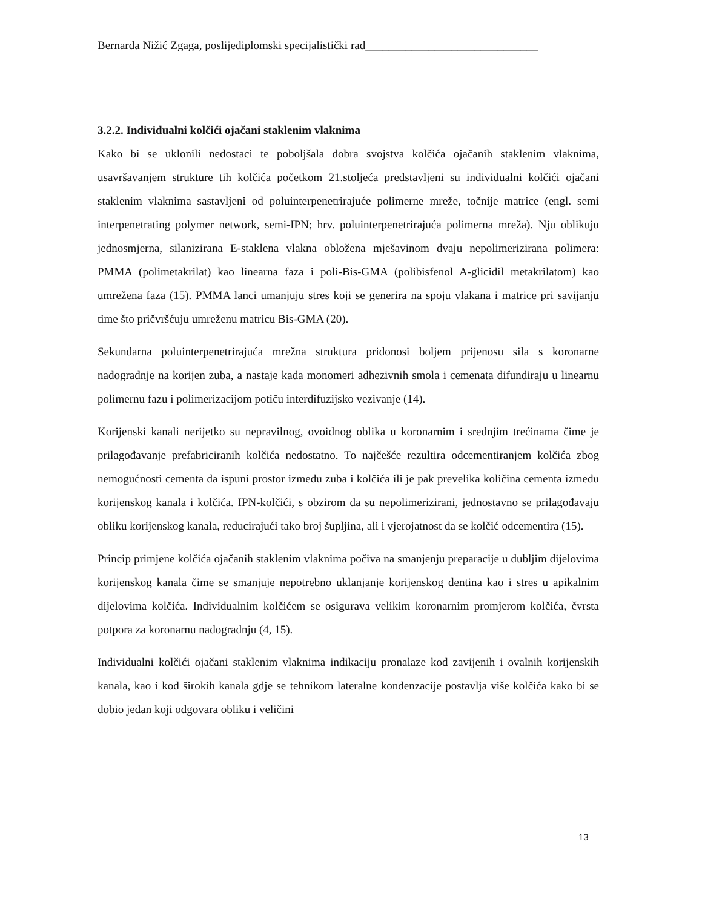Bernarda Nižić Zgaga, poslijediplomski specijalistički rad______________________________
3.2.2. Individualni kolčići ojačani staklenim vlaknima
Kako bi se uklonili nedostaci te poboljšala dobra svojstva kolčića ojačanih staklenim vlaknima, usavršavanjem strukture tih kolčića početkom 21.stoljeća predstavljeni su individualni kolčići ojačani staklenim vlaknima sastavljeni od poluinterpenetrirajuće polimerne mreže, točnije matrice (engl. semi interpenetrating polymer network, semi-IPN; hrv. poluinterpenetrirajuća polimerna mreža). Nju oblikuju jednosmjerna, silanizirana E-staklena vlakna obložena mješavinom dvaju nepolimerizirana polimera: PMMA (polimetakrilat) kao linearna faza i poli-Bis-GMA (polibisfenol A-glicidil metakrilatom) kao umrežena faza (15). PMMA lanci umanjuju stres koji se generira na spoju vlakana i matrice pri savijanju time što pričvršćuju umreženu matricu Bis-GMA (20).
Sekundarna poluinterpenetrirajuća mrežna struktura pridonosi boljem prijenosu sila s koronarne nadogradnje na korijen zuba, a nastaje kada monomeri adhezivnih smola i cemenata difundiraju u linearnu polimernu fazu i polimerizacijom potiču interdifuzijsko vezivanje (14).
Korijenski kanali nerijetko su nepravilnog, ovoidnog oblika u koronarnim i srednjim trećinama čime je prilagođavanje prefabriciranih kolčića nedostatno. To najčešće rezultira odcementiranjem kolčića zbog nemogućnosti cementa da ispuni prostor između zuba i kolčića ili je pak prevelika količina cementa između korijenskog kanala i kolčića. IPN-kolčići, s obzirom da su nepolimerizirani, jednostavno se prilagođavaju obliku korijenskog kanala, reducirajući tako broj šupljina, ali i vjerojatnost da se kolčić odcementira (15).
Princip primjene kolčića ojačanih staklenim vlaknima počiva na smanjenju preparacije u dubljim dijelovima korijenskog kanala čime se smanjuje nepotrebno uklanjanje korijenskog dentina kao i stres u apikalnim dijelovima kolčića. Individualnim kolčićem se osigurava velikim koronarnim promjerom kolčića, čvrsta potpora za koronarnu nadogradnju (4, 15).
Individualni kolčići ojačani staklenim vlaknima indikaciju pronalaze kod zavijenih i ovalnih korijenskih kanala, kao i kod širokih kanala gdje se tehnikom lateralne kondenzacije postavlja više kolčića kako bi se dobio jedan koji odgovara obliku i veličini
13